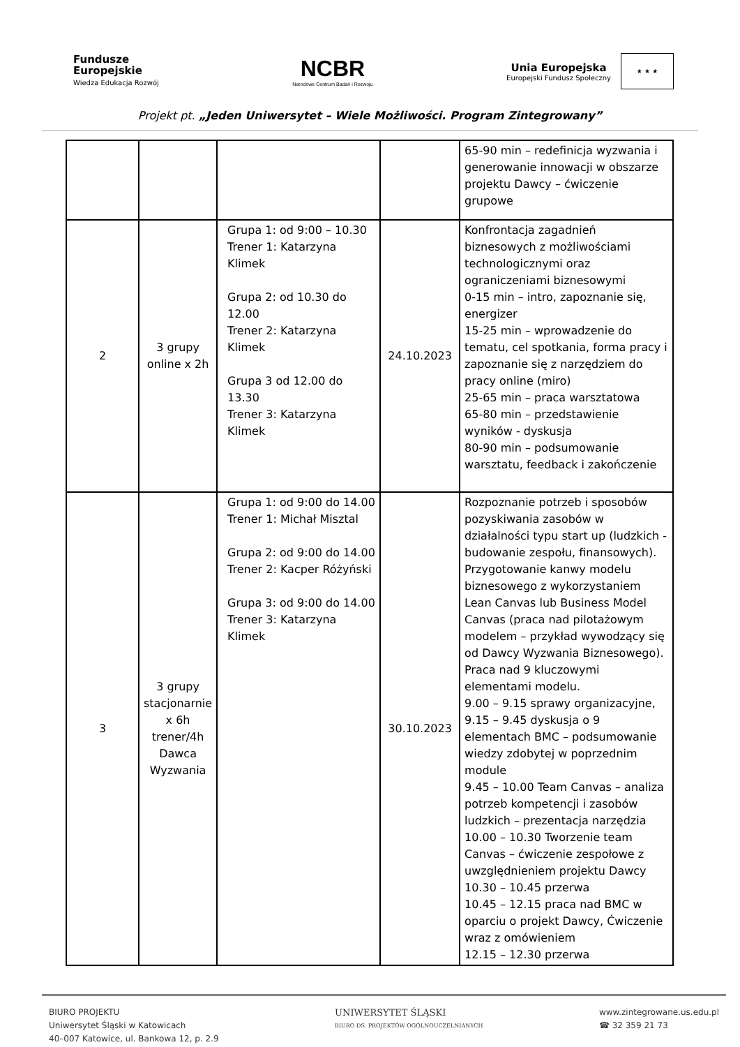Fundusze
Europejskie
Wiedza Edukacja Rozwój
NCBR
Narodowe Centrum Badań i Rozwoju
Unia Europejska
Europejski Fundusz Społeczny
★ ★ ★
Projekt pt. „Jeden Uniwersytet – Wiele Możliwości. Program Zintegrowany”
| | | | | 65-90 min – redefinicja wyzwania i generowanie innowacji w obszarze projektu Dawcy – ćwiczenie grupowe |
| 2 | 3 grupy online x 2h | Grupa 1: od 9:00 – 10.30 Trener 1: Katarzyna Klimek Grupa 2: od 10.30 do 12.00 Trener 2: Katarzyna Klimek Grupa 3 od 12.00 do 13.30 Trener 3: Katarzyna Klimek | 24.10.2023 | Konfrontacja zagadnień biznesowych z możliwościami technologicznymi oraz ograniczeniami biznesowymi 0-15 min – intro, zapoznanie się, energizer 15-25 min – wprowadzenie do tematu, cel spotkania, forma pracy i zapoznanie się z narzędziem do pracy online (miro) 25-65 min – praca warsztatowa 65-80 min – przedstawienie wyników - dyskusja 80-90 min – podsumowanie warsztatu, feedback i zakończenie |
| 3 | 3 grupy stacjonarnie x 6h trener/4h Dawca Wyzwania | Grupa 1: od 9:00 do 14.00 Trener 1: Michał Misztal Grupa 2: od 9:00 do 14.00 Trener 2: Kacper Różyński Grupa 3: od 9:00 do 14.00 Trener 3: Katarzyna Klimek | 30.10.2023 | Rozpoznanie potrzeb i sposobów pozyskiwania zasobów w działalności typu start up (ludzkich - budowanie zespołu, finansowych). Przygotowanie kanwy modelu biznesowego z wykorzystaniem Lean Canvas lub Business Model Canvas (praca nad pilotażowym modelem – przykład wywodzący się od Dawcy Wyzwania Biznesowego). Praca nad 9 kluczowymi elementami modelu. 9.00 – 9.15 sprawy organizacyjne, 9.15 – 9.45 dyskusja o 9 elementach BMC – podsumowanie wiedzy zdobytej w poprzednim module 9.45 – 10.00 Team Canvas – analiza potrzeb kompetencji i zasobów ludzkich – prezentacja narzędzia 10.00 – 10.30 Tworzenie team Canvas – ćwiczenie zespołowe z uwzględnieniem projektu Dawcy 10.30 – 10.45 przerwa 10.45 – 12.15 praca nad BMC w oparciu o projekt Dawcy, Ćwiczenie wraz z omówieniem 12.15 – 12.30 przerwa |
BIURO PROJEKTU
Uniwersytet Śląski w Katowicach
40–007 Katowice, ul. Bankowa 12, p. 2.9
UNIWERSYTET ŚLĄSKI
BIURO DS. PROJEKTÓW OGÓLNOUCZELNIANYCH
www.zintegrowane.us.edu.pl
☎ 32 359 21 73